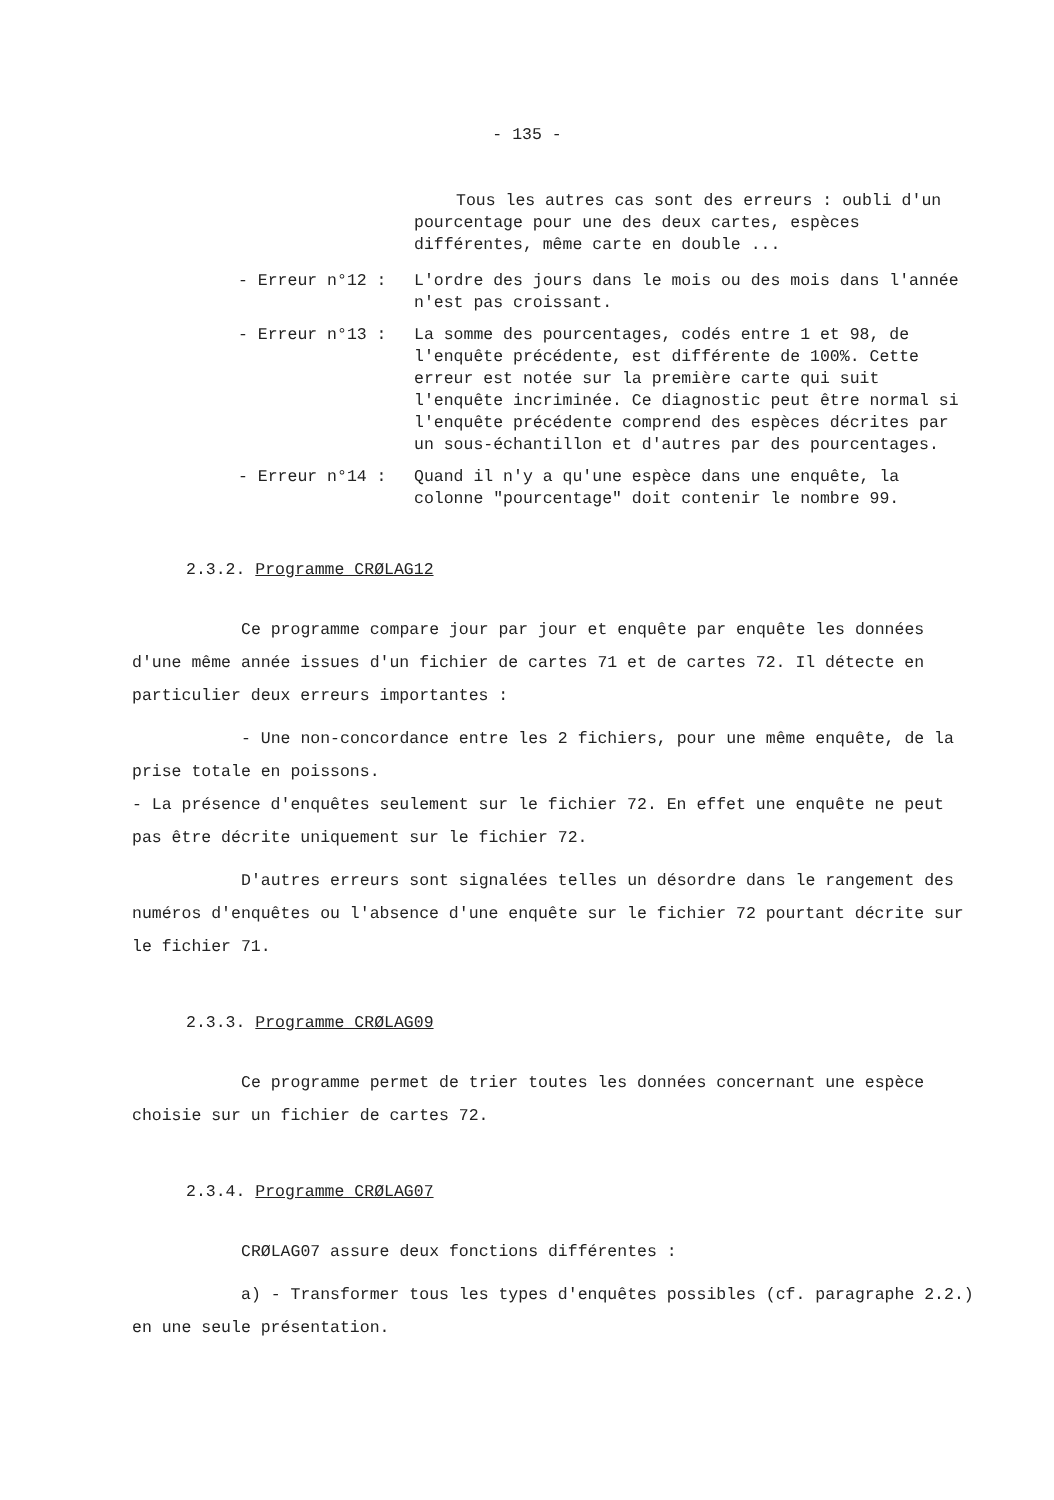- 135 -
Tous les autres cas sont des erreurs : oubli d'un pourcentage pour une des deux cartes, espèces différentes, même carte en double ...
- Erreur n°12 : L'ordre des jours dans le mois ou des mois dans l'année n'est pas croissant.
- Erreur n°13 : La somme des pourcentages, codés entre 1 et 98, de l'enquête précédente, est différente de 100%. Cette erreur est notée sur la première carte qui suit l'enquête incriminée. Ce diagnostic peut être normal si l'enquête précédente comprend des espèces décrites par un sous-échantillon et d'autres par des pourcentages.
- Erreur n°14 : Quand il n'y a qu'une espèce dans une enquête, la colonne "pourcentage" doit contenir le nombre 99.
2.3.2. Programme CRØLAG12
Ce programme compare jour par jour et enquête par enquête les données d'une même année issues d'un fichier de cartes 71 et de cartes 72. Il détecte en particulier deux erreurs importantes :
- Une non-concordance entre les 2 fichiers, pour une même enquête, de la prise totale en poissons.
- La présence d'enquêtes seulement sur le fichier 72. En effet une enquête ne peut pas être décrite uniquement sur le fichier 72.
D'autres erreurs sont signalées telles un désordre dans le rangement des numéros d'enquêtes ou l'absence d'une enquête sur le fichier 72 pourtant décrite sur le fichier 71.
2.3.3. Programme CRØLAG09
Ce programme permet de trier toutes les données concernant une espèce choisie sur un fichier de cartes 72.
2.3.4. Programme CRØLAG07
CRØLAG07 assure deux fonctions différentes :
a) - Transformer tous les types d'enquêtes possibles (cf. paragraphe 2.2.) en une seule présentation.